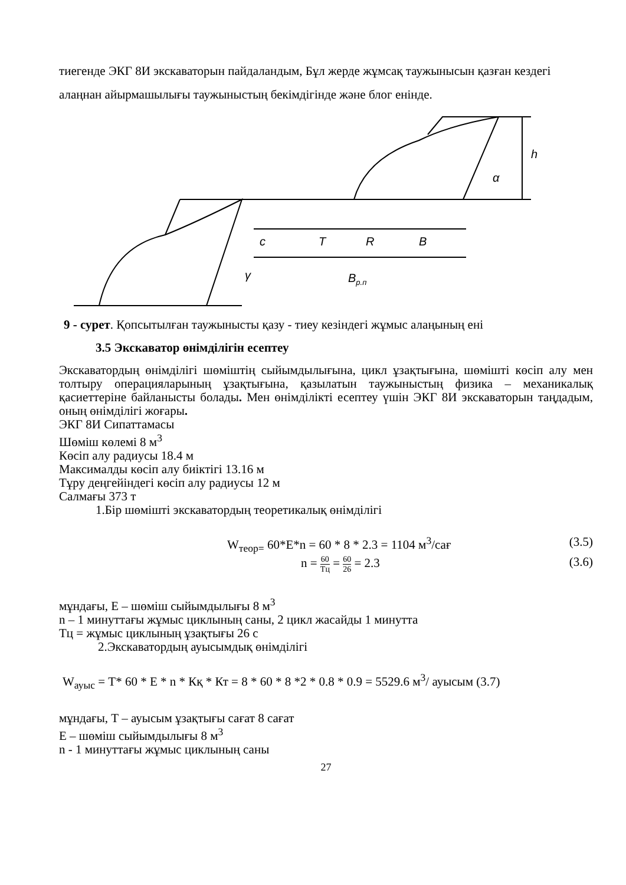тиегенде ЭКГ 8И экскаваторын пайдаландым, Бұл жерде жұмсақ таужынысын қазған кездегі алаңнан айырмашылығы таужыныстың бекімдігінде және блог енінде.
c
T
R
B
Bр.п
γ
α
h
9 - сурет. Қопсытылған таужынысты қазу - тиеу кезіндегі жұмыс алаңының ені
3.5 Экскаватор өнімділігін есептеу
Экскаватордың өнімділігі шөміштің сыйымдылығына, цикл ұзақтығына, шөміш­ті көсіп алу мен толтыру операцияларының ұзақтығына, қазылатын таужыныстың физика – механикалық қасиеттеріне байланысты болады. Мен өнімділікті есептеу үшін ЭКГ 8И экскаваторын таңдадым, оның өнімділігі жоғары.
ЭКГ 8И Сипаттамасы
Шөміш көлемі 8 м<sup>3</sup>
Көсіп алу радиусы 18.4 м
Максималды көсіп алу биіктігі 13.16 м
Тұру деңгейіндегі көсіп алу радиусы 12 м
Салмағы 373 т
1.Бір шөмішті экскаватордың теоретикалық өнімділігі
W<sub>теор=</sub> 60*E*n = 60 * 8 * 2.3 = 1104 м<sup>3</sup>/сағ (3.5)
n = 60 Тц = 60 26 = 2.3 (3.6)
мұндағы, Е – шөміш сыйымдылығы 8 м<sup>3</sup>
n – 1 минуттағы жұмыс циклының саны, 2 цикл жасайды 1 минутта
Тц = жұмыс циклының ұзақтығы 26 с
2.Экскаватордың ауысымдық өнімділігі
W<sub>ауыс</sub> = T* 60 * E * n * Кқ * Кт = 8 * 60 * 8 *2 * 0.8 * 0.9 = 5529.6 м<sup>3</sup>/ ауысым (3.7)
мұндағы, Т – ауысым ұзақтығы сағат 8 сағат
Е – шөміш сыйымдылығы 8 м<sup>3</sup>
n - 1 минуттағы жұмыс циклының саны
27